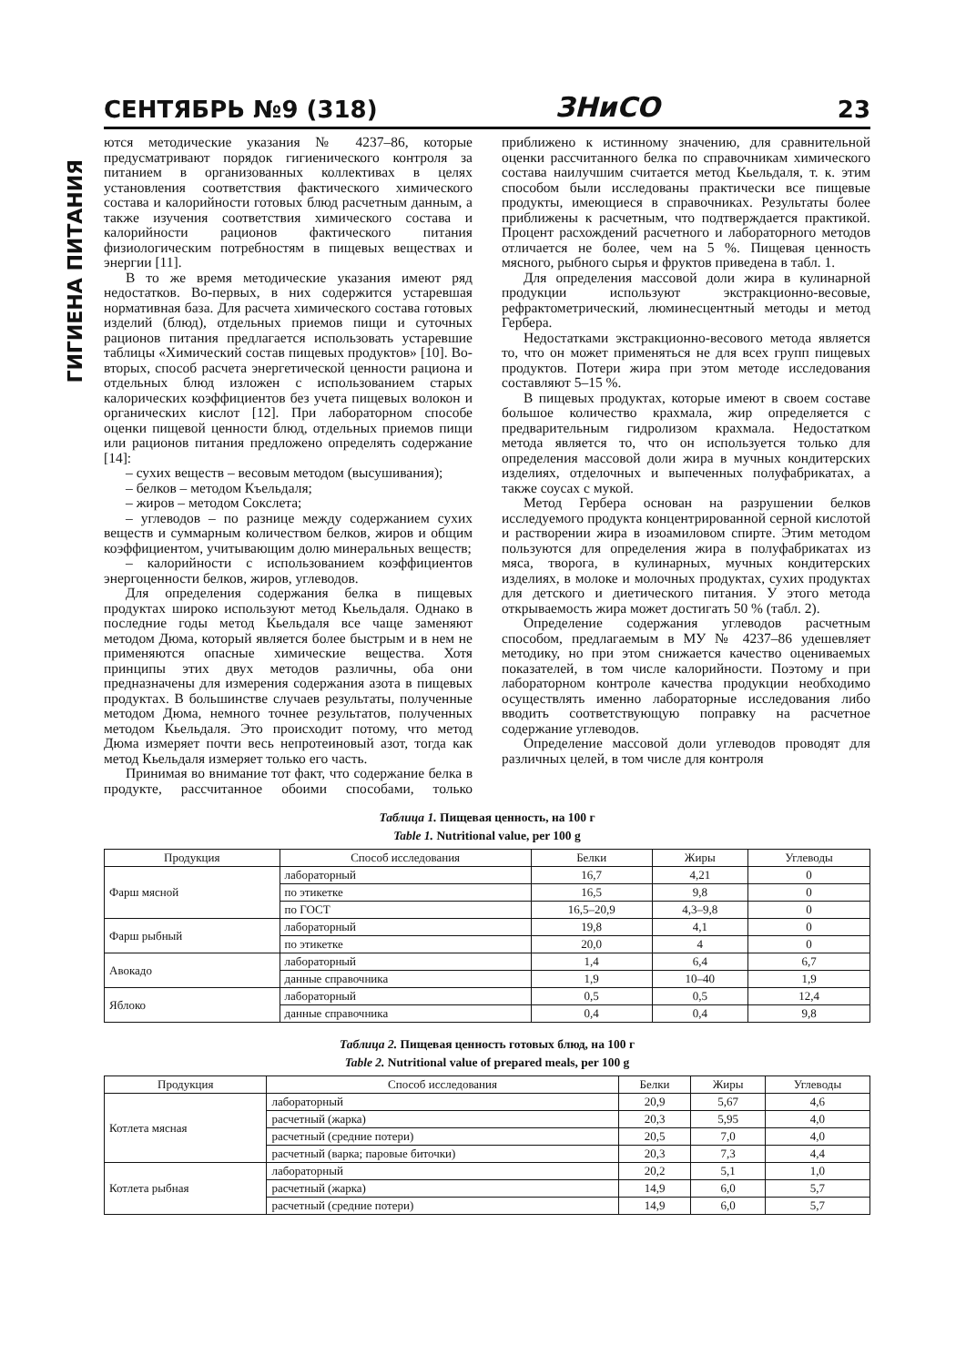ГИГИЕНА ПИТАНИЯ
СЕНТЯБРЬ №9 (318) ЗНиСО 23
ются методические указания № 4237–86, которые предусматривают порядок гигиенического контроля за питанием в организованных коллективах в целях установления соответствия фактического химического состава и калорийности готовых блюд расчетным данным, а также изучения соответствия химического состава и калорийности рационов фактического питания физиологическим потребностям в пищевых веществах и энергии [11].
В то же время методические указания имеют ряд недостатков. Во-первых, в них содержится устаревшая нормативная база. Для расчета химического состава готовых изделий (блюд), отдельных приемов пищи и суточных рационов питания предлагается использовать устаревшие таблицы «Химический состав пищевых продуктов» [10]. Во-вторых, способ расчета энергетической ценности рациона и отдельных блюд изложен с использованием старых калорических коэффициентов без учета пищевых волокон и органических кислот [12]. При лабораторном способе оценки пищевой ценности блюд, отдельных приемов пищи или рационов питания предложено определять содержание [14]:
– сухих веществ – весовым методом (высушивания);
– белков – методом Къельдаля;
– жиров – методом Сокслета;
– углеводов – по разнице между содержанием сухих веществ и суммарным количеством белков, жиров и общим коэффициентом, учитывающим долю минеральных веществ;
– калорийности с использованием коэффициентов энергоценности белков, жиров, углеводов.
Для определения содержания белка в пищевых продуктах широко используют метод Кьельдаля. Однако в последние годы метод Кьельдаля все чаще заменяют методом Дюма, который является более быстрым и в нем не применяются опасные химические вещества. Хотя принципы этих двух методов различны, оба они предназначены для измерения содержания азота в пищевых продуктах. В большинстве случаев результаты, полученные методом Дюма, немного точнее результатов, полученных методом Кьельдаля. Это происходит потому, что метод Дюма измеряет почти весь непротеиновый азот, тогда как метод Кьельдаля измеряет только его часть.
Принимая во внимание тот факт, что содержание белка в продукте, рассчитанное обоими способами, только приближено к истинному значению, для сравнительной оценки рассчитанного белка по справочникам химического состава наилучшим считается метод Кьельдаля, т. к. этим способом были исследованы практически все пищевые продукты, имеющиеся в справочниках. Результаты более приближены к расчетным, что подтверждается практикой. Процент расхождений расчетного и лабораторного методов отличается не более, чем на 5 %. Пищевая ценность мясного, рыбного сырья и фруктов приведена в табл. 1.
Для определения массовой доли жира в кулинарной продукции используют экстракционно-весовые, рефрактометрический, люминесцентный методы и метод Гербера.
Недостатками экстракционно-весового метода является то, что он может применяться не для всех групп пищевых продуктов. Потери жира при этом методе исследования составляют 5–15 %.
В пищевых продуктах, которые имеют в своем составе большое количество крахмала, жир определяется с предварительным гидролизом крахмала. Недостатком метода является то, что он используется только для определения массовой доли жира в мучных кондитерских изделиях, отделочных и выпеченных полуфабрикатах, а также соусах с мукой.
Метод Гербера основан на разрушении белков исследуемого продукта концентрированной серной кислотой и растворении жира в изоамиловом спирте. Этим методом пользуются для определения жира в полуфабрикатах из мяса, творога, в кулинарных, мучных кондитерских изделиях, в молоке и молочных продуктах, сухих продуктах для детского и диетического питания. У этого метода открываемость жира может достигать 50 % (табл. 2).
Определение содержания углеводов расчетным способом, предлагаемым в МУ № 4237–86 удешевляет методику, но при этом снижается качество оцениваемых показателей, в том числе калорийности. Поэтому и при лабораторном контроле качества продукции необходимо осуществлять именно лабораторные исследования либо вводить соответствующую поправку на расчетное содержание углеводов.
Определение массовой доли углеводов проводят для различных целей, в том числе для контроля
Таблица 1. Пищевая ценность, на 100 г
Table 1. Nutritional value, per 100 g
| Продукция | Способ исследования | Белки | Жиры | Углеводы |
| --- | --- | --- | --- | --- |
| Фарш мясной | лабораторный | 16,7 | 4,21 | 0 |
| | по этикетке | 16,5 | 9,8 | 0 |
| | по ГОСТ | 16,5–20,9 | 4,3–9,8 | 0 |
| Фарш рыбный | лабораторный | 19,8 | 4,1 | 0 |
| | по этикетке | 20,0 | 4 | 0 |
| Авокадо | лабораторный | 1,4 | 6,4 | 6,7 |
| | данные справочника | 1,9 | 10–40 | 1,9 |
| Яблоко | лабораторный | 0,5 | 0,5 | 12,4 |
| | данные справочника | 0,4 | 0,4 | 9,8 |
Таблица 2. Пищевая ценность готовых блюд, на 100 г
Table 2. Nutritional value of prepared meals, per 100 g
| Продукция | Способ исследования | Белки | Жиры | Углеводы |
| --- | --- | --- | --- | --- |
| Котлета мясная | лабораторный | 20,9 | 5,67 | 4,6 |
| | расчетный (жарка) | 20,3 | 5,95 | 4,0 |
| | расчетный (средние потери) | 20,5 | 7,0 | 4,0 |
| | расчетный (варка; паровые биточки) | 20,3 | 7,3 | 4,4 |
| Котлета рыбная | лабораторный | 20,2 | 5,1 | 1,0 |
| | расчетный (жарка) | 14,9 | 6,0 | 5,7 |
| | расчетный (средние потери) | 14,9 | 6,0 | 5,7 |